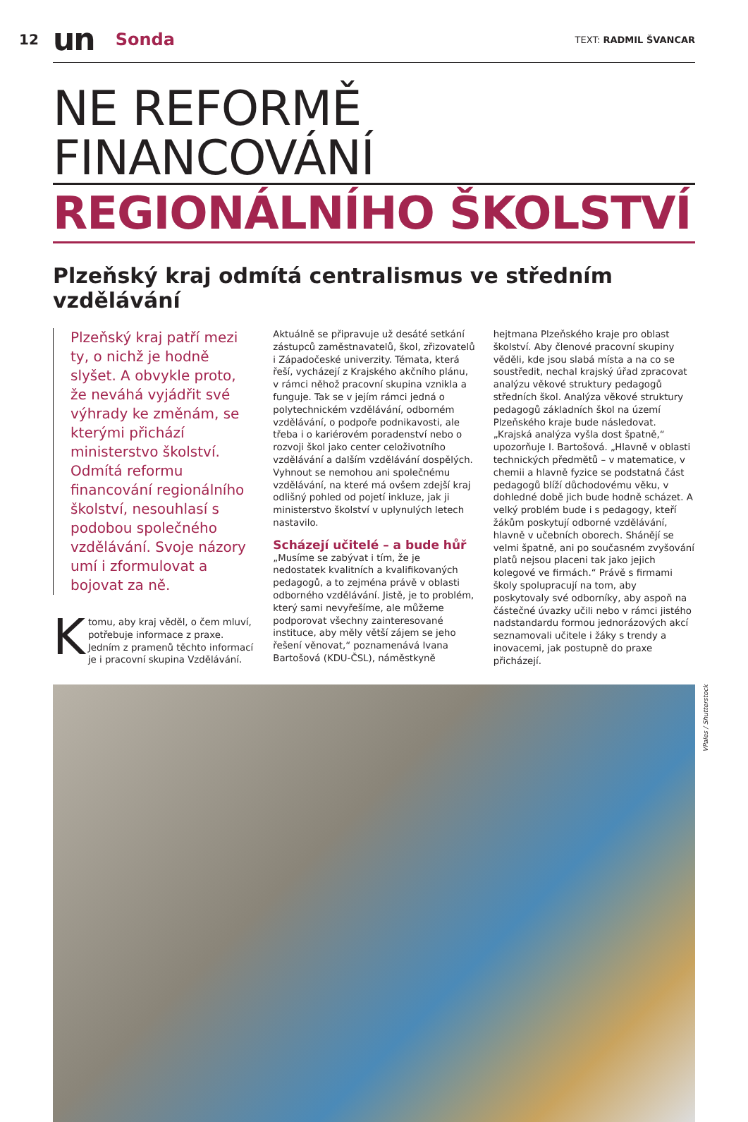12 un Sonda TEXT: RADMIL ŠVANCAR
NE REFORMĚ FINANCOVÁNÍ
REGIONÁLNÍHO ŠKOLSTVÍ
Plzeňský kraj odmítá centralismus ve středním vzdělávání
Plzeňský kraj patří mezi ty, o nichž je hodně slyšet. A obvykle proto, že neváhá vyjádřit své výhrady ke změnám, se kterými přichází ministerstvo školství. Odmítá reformu financování regionálního školství, nesouhlasí s podobou společného vzdělávání. Svoje názory umí i zformulovat a bojovat za ně.
K tomu, aby kraj věděl, o čem mluví, potřebuje informace z praxe. Jedním z pramenů těchto informací je i pracovní skupina Vzdělávání. Aktuálně se připravuje už desáté setkání zástupců zaměstnavatelů, škol, zřizovatelů i Západočeské univerzity. Témata, která řeší, vycházejí z Krajského akčního plánu, v rámci něhož pracovní skupina vznikla a funguje. Tak se v jejím rámci jedná o polytechnickém vzdělávání, odborném vzdělávání, o podpoře podnikavosti, ale třeba i o kariérovém poradenství nebo o rozvoji škol jako center celoživotního vzdělávání a dalším vzdělávání dospělých. Vyhnout se nemohou ani společnému vzdělávání, na které má ovšem zdejší kraj odlišný pohled od pojetí inkluze, jak ji ministerstvo školství v uplynulých letech nastavilo.
Scházejí učitelé – a bude hůř
„Musíme se zabývat i tím, že je nedostatek kvalitních a kvalifikovaných pedagogů, a to zejména právě v oblasti odborného vzdělávání. Jistě, je to problém, který sami nevyřešíme, ale můžeme podporovat všechny zainteresované instituce, aby měly větší zájem se jeho řešení věnovat,“ poznamenává Ivana Bartošová (KDU-ČSL), náměstkyně hejtmana Plzeňského kraje pro oblast školství. Aby členové pracovní skupiny věděli, kde jsou slabá místa a na co se soustředit, nechal krajský úřad zpracovat analýzu věkové struktury pedagogů středních škol. Analýza věkové struktury pedagogů základních škol na území Plzeňského kraje bude následovat. „Krajská analýza vyšla dost špatně,“ upozorňuje I. Bartošová. „Hlavně v oblasti technických předmětů – v matematice, v chemii a hlavně fyzice se podstatná část pedagogů blíží důchodovému věku, v dohledné době jich bude hodně scházet. A velký problém bude i s pedagogy, kteří žákům poskytují odborné vzdělávání, hlavně v učebních oborech. Shánějí se velmi špatně, ani po současném zvyšování platů nejsou placeni tak jako jejich kolegové ve firmách.“ Právě s firmami školy spolupracují na tom, aby poskytovaly své odborníky, aby aspoň na částečné úvazky učili nebo v rámci jistého nadstandardu formou jednorázových akcí seznamovali učitele i žáky s trendy a inovacemi, jak postupně do praxe přicházejí.
VPales / Shutterstock